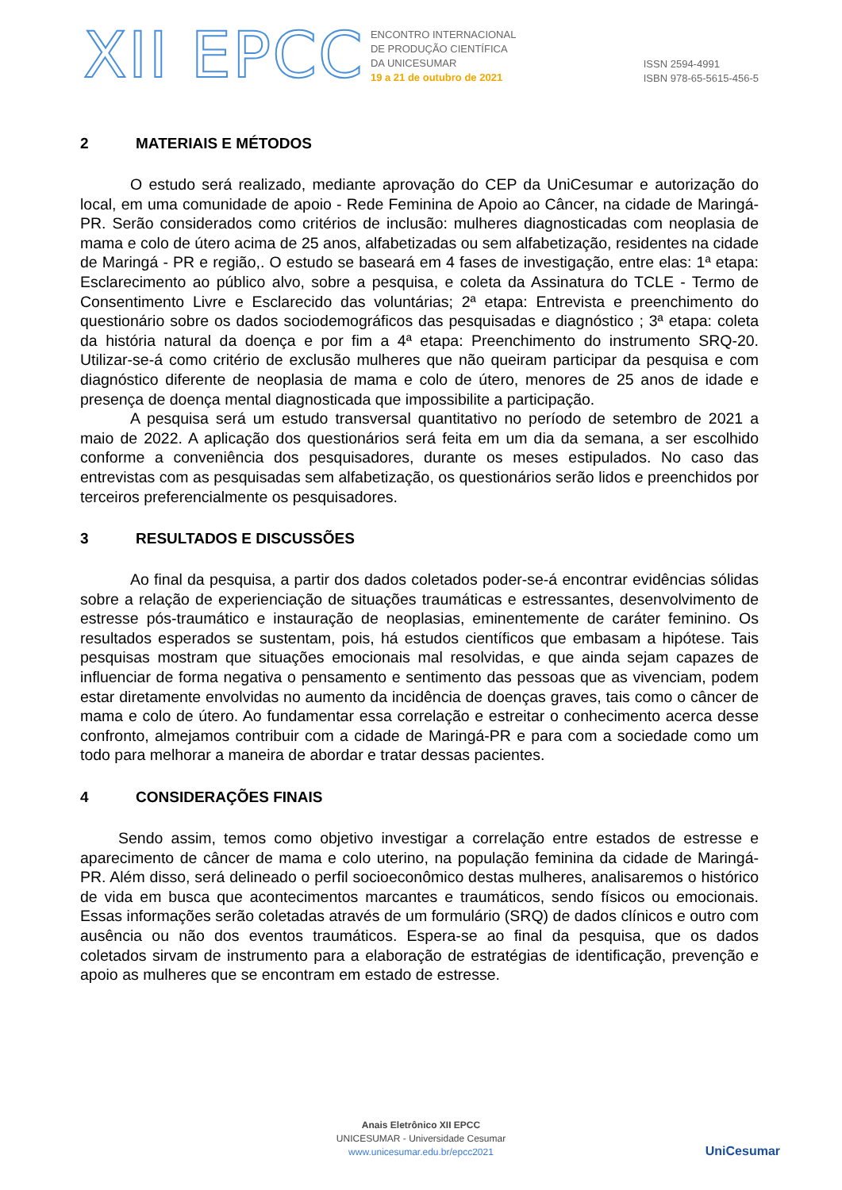XII EPCC
ENCONTRO INTERNACIONAL
DE PRODUÇÃO CIENTÍFICA
DA UNICESUMAR
19 a 21 de outubro de 2021
ISSN 2594-4991
ISBN 978-65-5615-456-5
2 MATERIAIS E MÉTODOS
O estudo será realizado, mediante aprovação do CEP da UniCesumar e autorização do local, em uma comunidade de apoio - Rede Feminina de Apoio ao Câncer, na cidade de Maringá-PR. Serão considerados como critérios de inclusão: mulheres diagnosticadas com neoplasia de mama e colo de útero acima de 25 anos, alfabetizadas ou sem alfabetização, residentes na cidade de Maringá - PR e região,. O estudo se baseará em 4 fases de investigação, entre elas: 1ª etapa: Esclarecimento ao público alvo, sobre a pesquisa, e coleta da Assinatura do TCLE - Termo de Consentimento Livre e Esclarecido das voluntárias; 2ª etapa: Entrevista e preenchimento do questionário sobre os dados sociodemográficos das pesquisadas e diagnóstico ; 3ª etapa: coleta da história natural da doença e por fim a 4ª etapa: Preenchimento do instrumento SRQ-20. Utilizar-se-á como critério de exclusão mulheres que não queiram participar da pesquisa e com diagnóstico diferente de neoplasia de mama e colo de útero, menores de 25 anos de idade e presença de doença mental diagnosticada que impossibilite a participação.
A pesquisa será um estudo transversal quantitativo no período de setembro de 2021 a maio de 2022. A aplicação dos questionários será feita em um dia da semana, a ser escolhido conforme a conveniência dos pesquisadores, durante os meses estipulados. No caso das entrevistas com as pesquisadas sem alfabetização, os questionários serão lidos e preenchidos por terceiros preferencialmente os pesquisadores.
3 RESULTADOS E DISCUSSÕES
Ao final da pesquisa, a partir dos dados coletados poder-se-á encontrar evidências sólidas sobre a relação de experienciação de situações traumáticas e estressantes, desenvolvimento de estresse pós-traumático e instauração de neoplasias, eminentemente de caráter feminino. Os resultados esperados se sustentam, pois, há estudos científicos que embasam a hipótese. Tais pesquisas mostram que situações emocionais mal resolvidas, e que ainda sejam capazes de influenciar de forma negativa o pensamento e sentimento das pessoas que as vivenciam, podem estar diretamente envolvidas no aumento da incidência de doenças graves, tais como o câncer de mama e colo de útero. Ao fundamentar essa correlação e estreitar o conhecimento acerca desse confronto, almejamos contribuir com a cidade de Maringá-PR e para com a sociedade como um todo para melhorar a maneira de abordar e tratar dessas pacientes.
4 CONSIDERAÇÕES FINAIS
Sendo assim, temos como objetivo investigar a correlação entre estados de estresse e aparecimento de câncer de mama e colo uterino, na população feminina da cidade de Maringá-PR. Além disso, será delineado o perfil socioeconômico destas mulheres, analisaremos o histórico de vida em busca que acontecimentos marcantes e traumáticos, sendo físicos ou emocionais. Essas informações serão coletadas através de um formulário (SRQ) de dados clínicos e outro com ausência ou não dos eventos traumáticos. Espera-se ao final da pesquisa, que os dados coletados sirvam de instrumento para a elaboração de estratégias de identificação, prevenção e apoio as mulheres que se encontram em estado de estresse.
Anais Eletrônico XII EPCC
UNICESUMAR - Universidade Cesumar
www.unicesumar.edu.br/epcc2021
UniCesumar